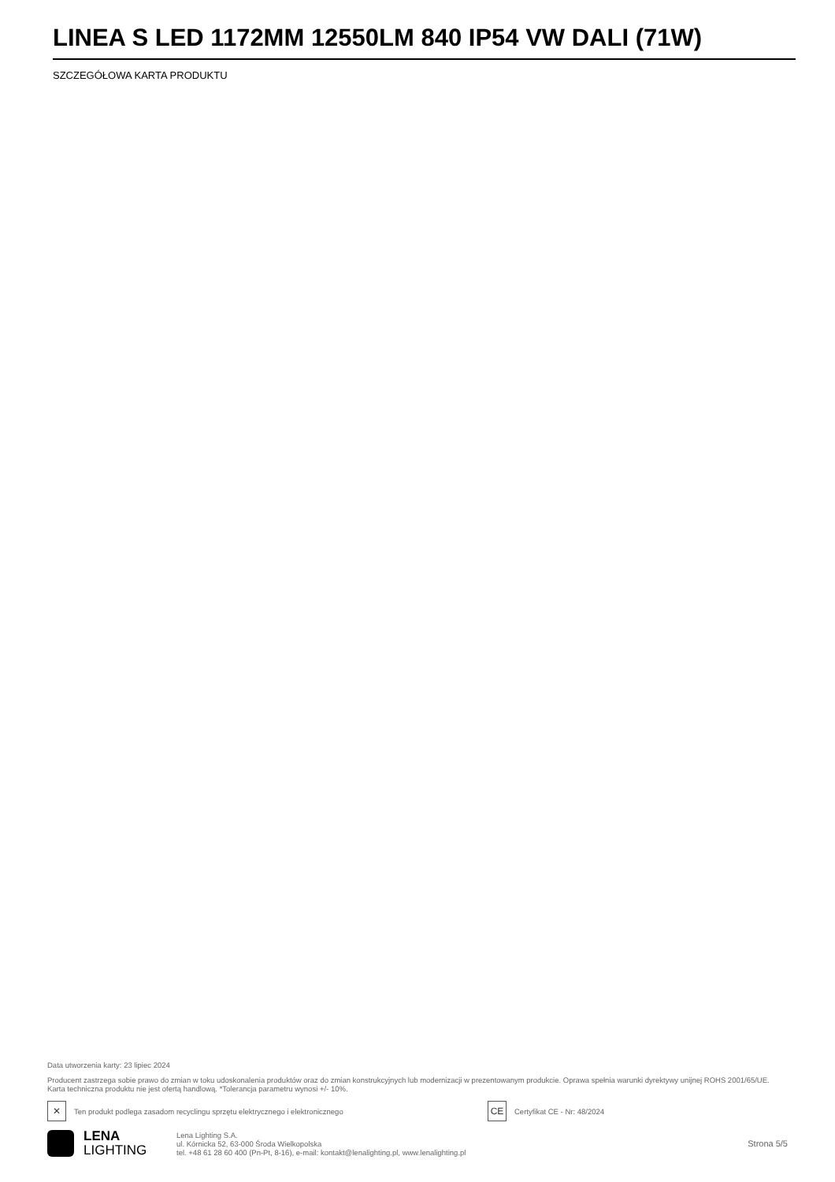LINEA S LED 1172MM 12550LM 840 IP54 VW DALI (71W)
SZCZEGÓŁOWA KARTA PRODUKTU
Data utworzenia karty: 23 lipiec 2024
Producent zastrzega sobie prawo do zmian w toku udoskonalenia produktów oraz do zmian konstrukcyjnych lub modernizacji w prezentowanym produkcie. Oprawa spełnia warunki dyrektywy unijnej ROHS 2001/65/UE. Karta techniczna produktu nie jest ofertą handlową. *Tolerancja parametru wynosi +/- 10%.
✕ Ten produkt podlega zasadom recyclingu sprzętu elektrycznego i elektronicznego CE Certyfikat CE - Nr: 48/2024
LENA
LIGHTING
Lena Lighting S.A.
ul. Kórnicka 52, 63-000 Środa Wielkopolska
tel. +48 61 28 60 400 (Pn-Pt, 8-16), e-mail: kontakt@lenalighting.pl, www.lenalighting.pl
Strona 5/5